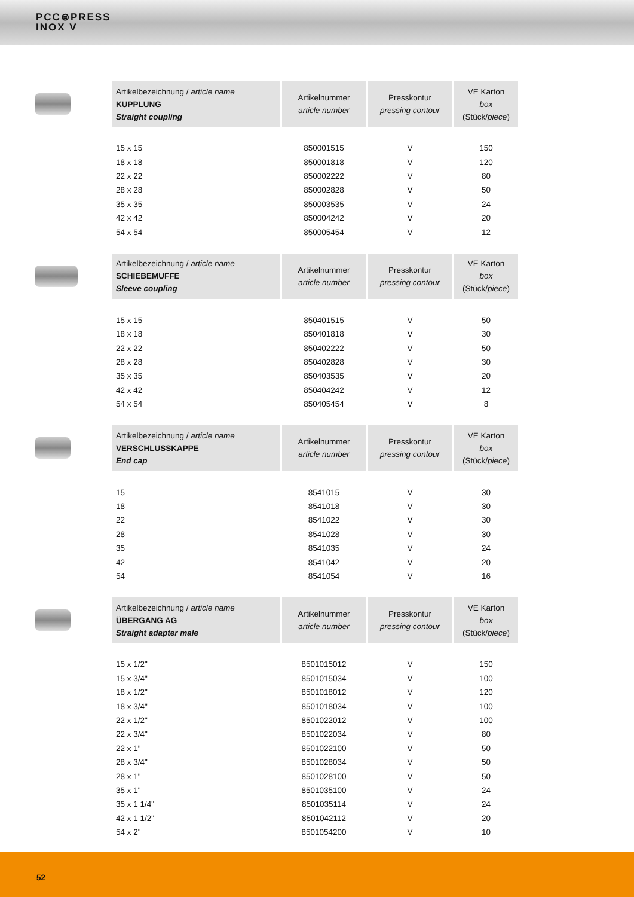PCC⊜PRESS
INOX V
| Artikelbezeichnung / article name KUPPLUNG Straight coupling | Artikelnummer article number | Presskontur pressing contour | VE Karton box (Stück/ piece ) |
| --- | --- | --- | --- |
| 15 x 15 | 850001515 | V | 150 |
| 18 x 18 | 850001818 | V | 120 |
| 22 x 22 | 850002222 | V | 80 |
| 28 x 28 | 850002828 | V | 50 |
| 35 x 35 | 850003535 | V | 24 |
| 42 x 42 | 850004242 | V | 20 |
| 54 x 54 | 850005454 | V | 12 |
| Artikelbezeichnung / article name SCHIEBEMUFFE Sleeve coupling | Artikelnummer article number | Presskontur pressing contour | VE Karton box (Stück/ piece ) |
| --- | --- | --- | --- |
| 15 x 15 | 850401515 | V | 50 |
| 18 x 18 | 850401818 | V | 30 |
| 22 x 22 | 850402222 | V | 50 |
| 28 x 28 | 850402828 | V | 30 |
| 35 x 35 | 850403535 | V | 20 |
| 42 x 42 | 850404242 | V | 12 |
| 54 x 54 | 850405454 | V | 8 |
| Artikelbezeichnung / article name VERSCHLUSSKAPPE End cap | Artikelnummer article number | Presskontur pressing contour | VE Karton box (Stück/ piece ) |
| --- | --- | --- | --- |
| 15 | 8541015 | V | 30 |
| 18 | 8541018 | V | 30 |
| 22 | 8541022 | V | 30 |
| 28 | 8541028 | V | 30 |
| 35 | 8541035 | V | 24 |
| 42 | 8541042 | V | 20 |
| 54 | 8541054 | V | 16 |
| Artikelbezeichnung / article name ÜBERGANG AG Straight adapter male | Artikelnummer article number | Presskontur pressing contour | VE Karton box (Stück/ piece ) |
| --- | --- | --- | --- |
| 15 x 1/2" | 8501015012 | V | 150 |
| 15 x 3/4" | 8501015034 | V | 100 |
| 18 x 1/2" | 8501018012 | V | 120 |
| 18 x 3/4" | 8501018034 | V | 100 |
| 22 x 1/2" | 8501022012 | V | 100 |
| 22 x 3/4" | 8501022034 | V | 80 |
| 22 x 1" | 8501022100 | V | 50 |
| 28 x 3/4" | 8501028034 | V | 50 |
| 28 x 1" | 8501028100 | V | 50 |
| 35 x 1" | 8501035100 | V | 24 |
| 35 x 1 1/4" | 8501035114 | V | 24 |
| 42 x 1 1/2" | 8501042112 | V | 20 |
| 54 x 2" | 8501054200 | V | 10 |
52